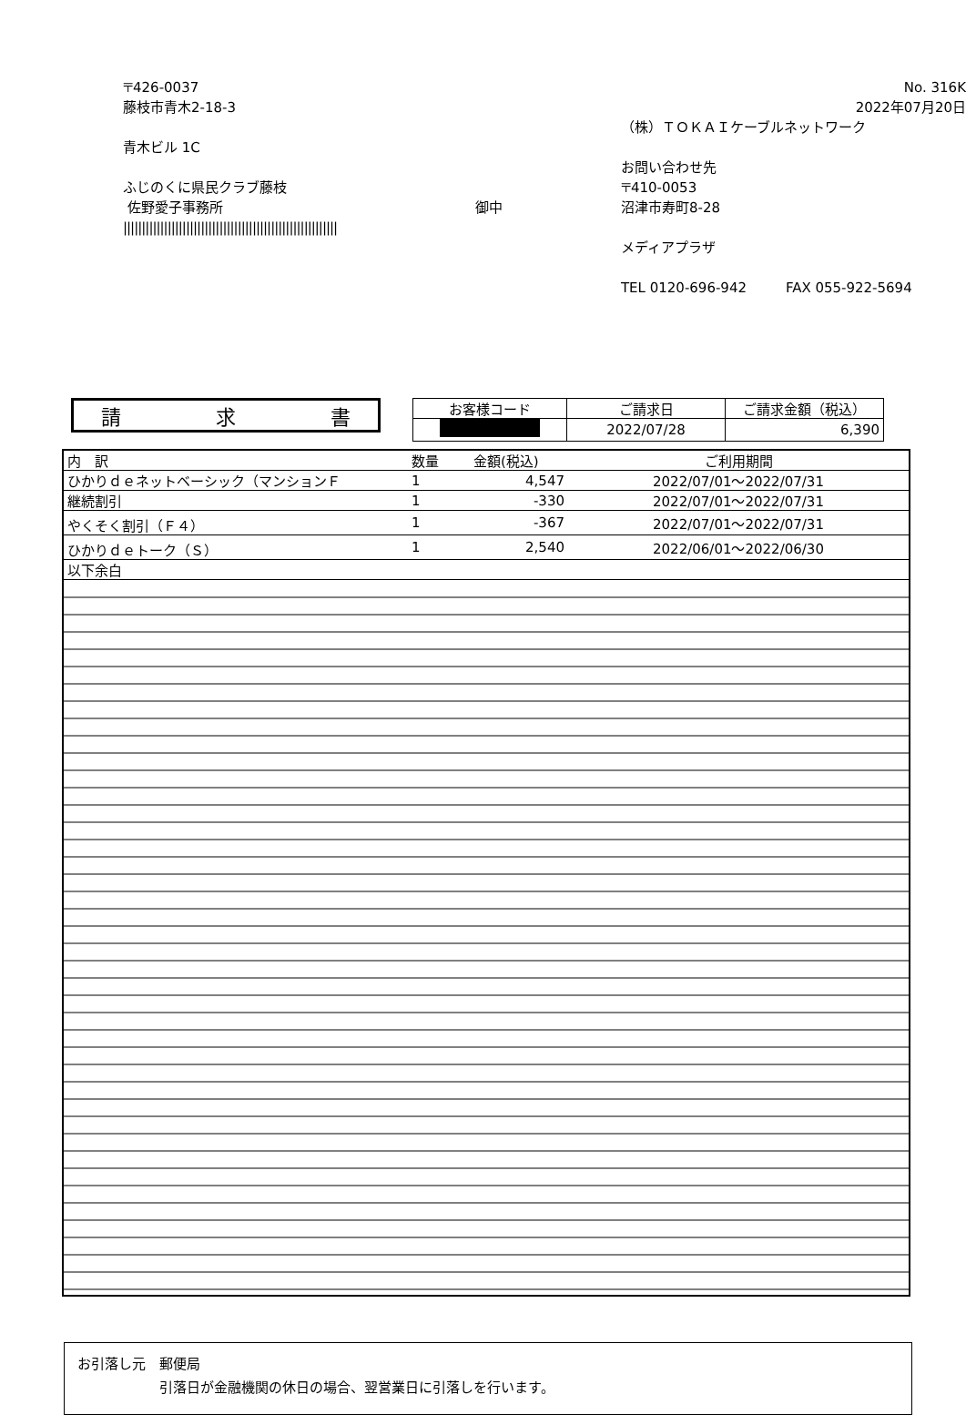〒426-0037
藤枝市青木2-18-3
青木ビル 1C
ふじのくに県民クラブ藤枝
佐野愛子事務所 御中
||||||||||||||||||||||||||||||||||||||||||||||||||||||||||
No. 316K
2022年07月20日
（株）ＴＯＫＡＩケーブルネットワーク
お問い合わせ先
〒410-0053
沼津市寿町8-28
メディアプラザ
TEL 0120-696-942 FAX 055-922-5694
請 求 書
| お客様コード | ご請求日 | ご請求金額（税込） |
| --- | --- | --- |
| | 2022/07/28 | 6,390 |
| 内 訳 | 数量 | 金額(税込) | ご利用期間 |
| --- | --- | --- | --- |
| ひかりｄｅネットベーシック（マンションＦ | 1 | 4,547 | 2022/07/01～2022/07/31 |
| 継続割引 | 1 | -330 | 2022/07/01～2022/07/31 |
| やくそく割引（Ｆ４） | 1 | -367 | 2022/07/01～2022/07/31 |
| ひかりｄｅトーク（Ｓ） | 1 | 2,540 | 2022/06/01～2022/06/30 |
| 以下余白 | | | |
お引落し元　郵便局
　　　　　　引落日が金融機関の休日の場合、翌営業日に引落しを行います。